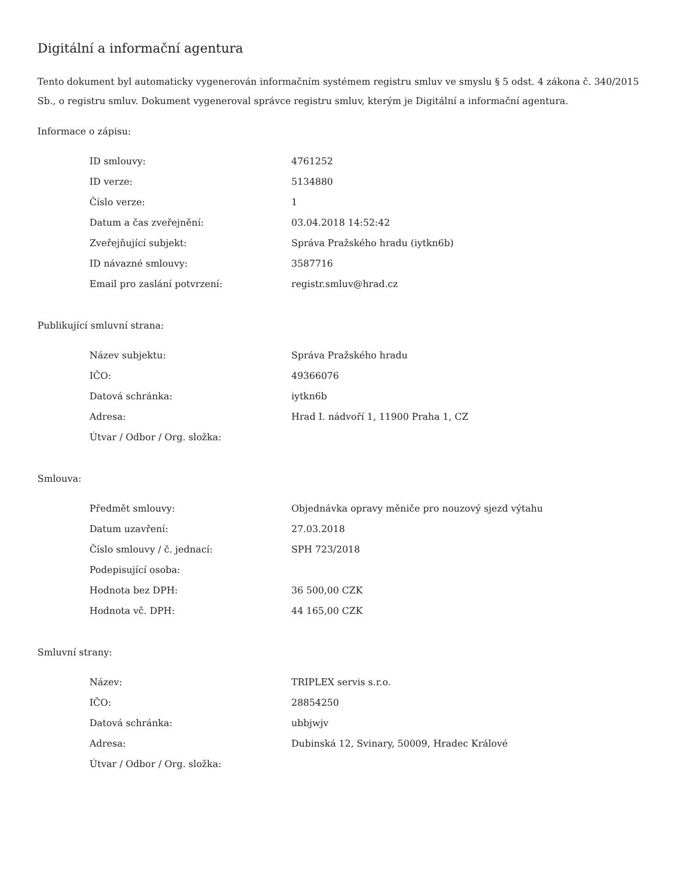Digitální a informační agentura
Tento dokument byl automaticky vygenerován informačním systémem registru smluv ve smyslu § 5 odst. 4 zákona č. 340/2015 Sb., o registru smluv. Dokument vygeneroval správce registru smluv, kterým je Digitální a informační agentura.
Informace o zápisu:
| ID smlouvy: | 4761252 |
| ID verze: | 5134880 |
| Číslo verze: | 1 |
| Datum a čas zveřejnění: | 03.04.2018 14:52:42 |
| Zveřejňující subjekt: | Správa Pražského hradu (iytkn6b) |
| ID návazné smlouvy: | 3587716 |
| Email pro zaslání potvrzení: | registr.smluv@hrad.cz |
Publikující smluvní strana:
| Název subjektu: | Správa Pražského hradu |
| IČO: | 49366076 |
| Datová schránka: | iytkn6b |
| Adresa: | Hrad I. nádvoří 1, 11900 Praha 1, CZ |
| Útvar / Odbor / Org. složka: | |
Smlouva:
| Předmět smlouvy: | Objednávka opravy měniče pro nouzový sjezd výtahu |
| Datum uzavření: | 27.03.2018 |
| Číslo smlouvy / č. jednací: | SPH 723/2018 |
| Podepisující osoba: | |
| Hodnota bez DPH: | 36 500,00 CZK |
| Hodnota vč. DPH: | 44 165,00 CZK |
Smluvní strany:
| Název: | TRIPLEX servis s.r.o. |
| IČO: | 28854250 |
| Datová schránka: | ubbjwjv |
| Adresa: | Dubinská 12, Svinary, 50009, Hradec Králové |
| Útvar / Odbor / Org. složka: | |